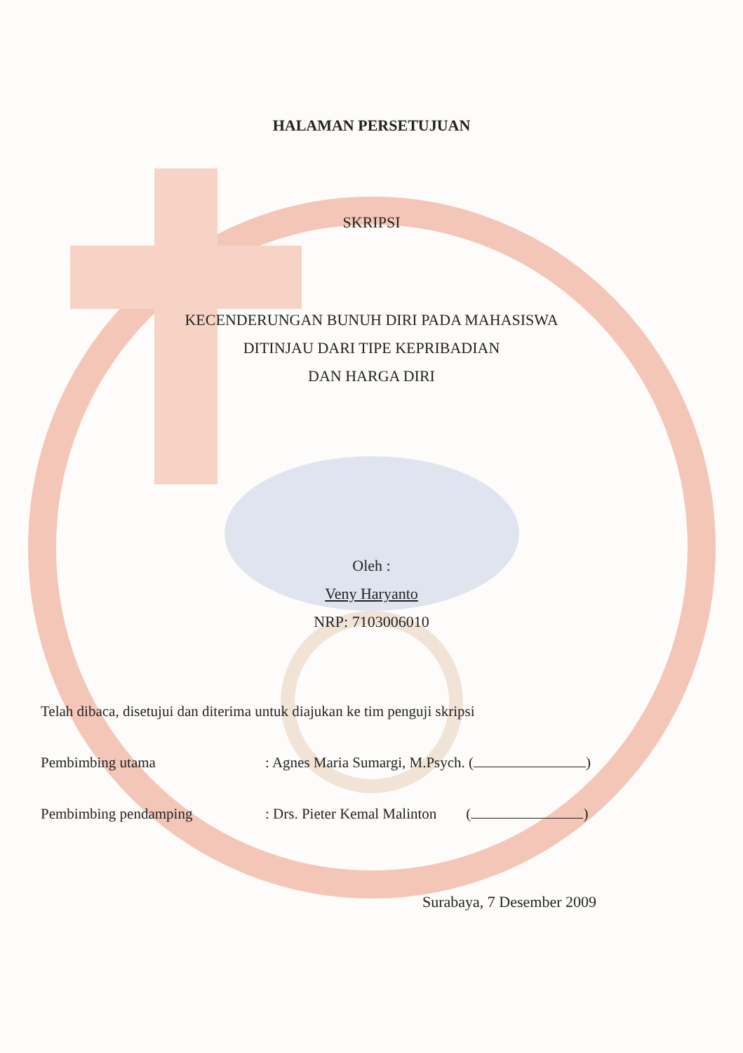HALAMAN PERSETUJUAN
SKRIPSI
KECENDERUNGAN BUNUH DIRI PADA MAHASISWA
DITINJAU DARI TIPE KEPRIBADIAN
DAN HARGA DIRI
Oleh :
Veny Haryanto
NRP: 7103006010
Telah dibaca, disetujui dan diterima untuk diajukan ke tim penguji skripsi
Pembimbing utama: Agnes Maria Sumargi, M.Psych. ( )
Pembimbing pendamping: Drs. Pieter Kemal Malinton ( )
Surabaya, 7 Desember 2009